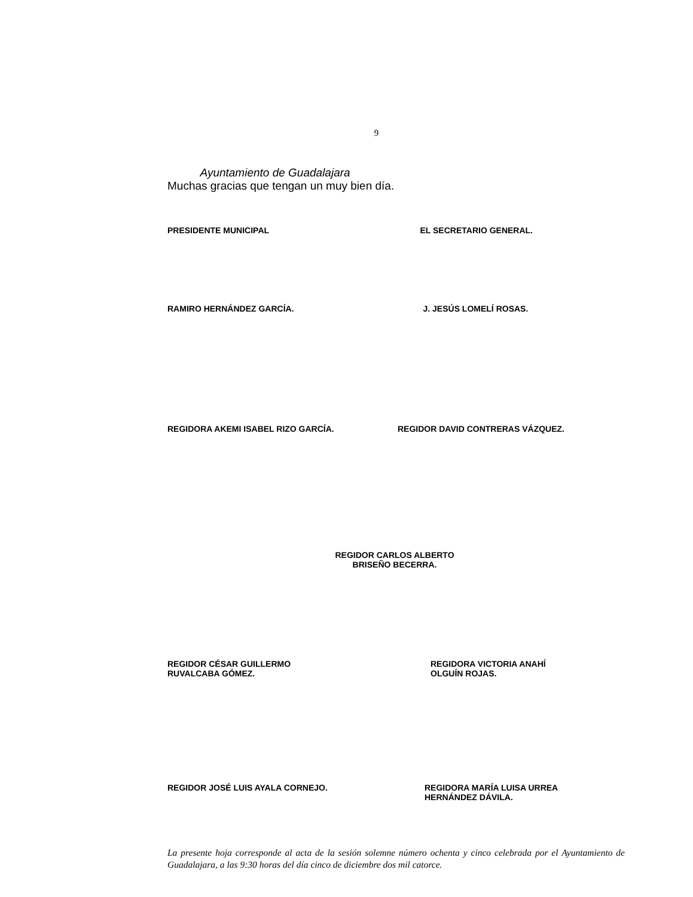9
Ayuntamiento de Guadalajara
Muchas gracias que tengan un muy bien día.
PRESIDENTE MUNICIPAL EL SECRETARIO GENERAL.
RAMIRO HERNÁNDEZ GARCÍA. J. JESÚS LOMELÍ ROSAS.
REGIDORA AKEMI ISABEL RIZO GARCÍA.
REGIDOR DAVID CONTRERAS VÁZQUEZ.
REGIDOR CARLOS ALBERTO
BRISEÑO BECERRA.
REGIDOR CÉSAR GUILLERMO
RUVALCABA GÓMEZ.
REGIDORA VICTORIA ANAHÍ
OLGUÍN ROJAS.
REGIDOR JOSÉ LUIS AYALA CORNEJO.
REGIDORA MARÍA LUISA URREA
HERNÁNDEZ DÁVILA.
La presente hoja corresponde al acta de la sesión solemne número ochenta y cinco celebrada por el Ayuntamiento de Guadalajara, a las 9:30 horas del día cinco de diciembre dos mil catorce.